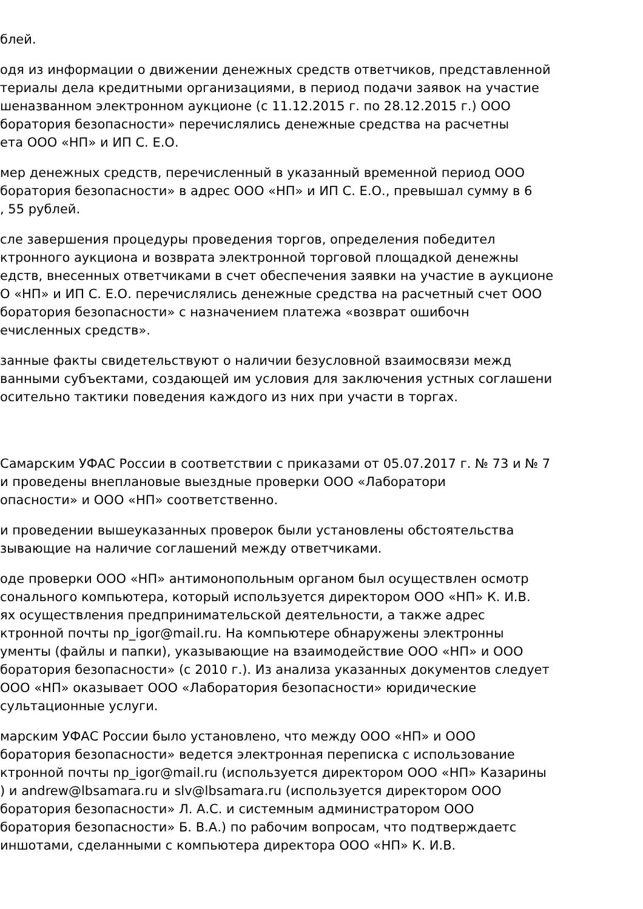блей.
одя из информации о движении денежных средств ответчиков, представленной
териалы дела кредитными организациями, в период подачи заявок на участие
шеназванном электронном аукционе (с 11.12.2015 г. по 28.12.2015 г.) ООО
боратория безопасности» перечислялись денежные средства на расчетны
ета ООО «НП» и ИП С. Е.О.
мер денежных средств, перечисленный в указанный временной период ООО
боратория безопасности» в адрес ООО «НП» и ИП С. Е.О., превышал сумму в 6
, 55 рублей.
сле завершения процедуры проведения торгов, определения победител
ктронного аукциона и возврата электронной торговой площадкой денежны
едств, внесенных ответчиками в счет обеспечения заявки на участие в аукционе
О «НП» и ИП С. Е.О. перечислялись денежные средства на расчетный счет ООО
боратория безопасности» с назначением платежа «возврат ошибочн
ечисленных средств».
занные факты свидетельствуют о наличии безусловной взаимосвязи межд
ванными субъектами, создающей им условия для заключения устных соглашени
осительно тактики поведения каждого из них при участи в торгах.
Самарским УФАС России в соответствии с приказами от 05.07.2017 г. № 73 и № 7
и проведены внеплановые выездные проверки ООО «Лаборатори
опасности» и ООО «НП» соответственно.
и проведении вышеуказанных проверок были установлены обстоятельства
зывающие на наличие соглашений между ответчиками.
оде проверки ООО «НП» антимонопольным органом был осуществлен осмотр
сонального компьютера, который используется директором ООО «НП» К. И.В.
ях осуществления предпринимательской деятельности, а также адрес
ктронной почты np_igor@mail.ru. На компьютере обнаружены электронны
ументы (файлы и папки), указывающие на взаимодействие ООО «НП» и ООО
боратория безопасности» (с 2010 г.). Из анализа указанных документов следует
ООО «НП» оказывает ООО «Лаборатория безопасности» юридические
сультационные услуги.
марским УФАС России было установлено, что между ООО «НП» и ООО
боратория безопасности» ведется электронная переписка с использование
ктронной почты np_igor@mail.ru (используется директором ООО «НП» Казарины
) и andrew@lbsamara.ru и slv@lbsamara.ru (используется директором ООО
боратория безопасности» Л. А.С. и системным администратором ООО
боратория безопасности» Б. В.А.) по рабочим вопросам, что подтверждаетс
иншотами, сделанными с компьютера директора ООО «НП» К. И.В.